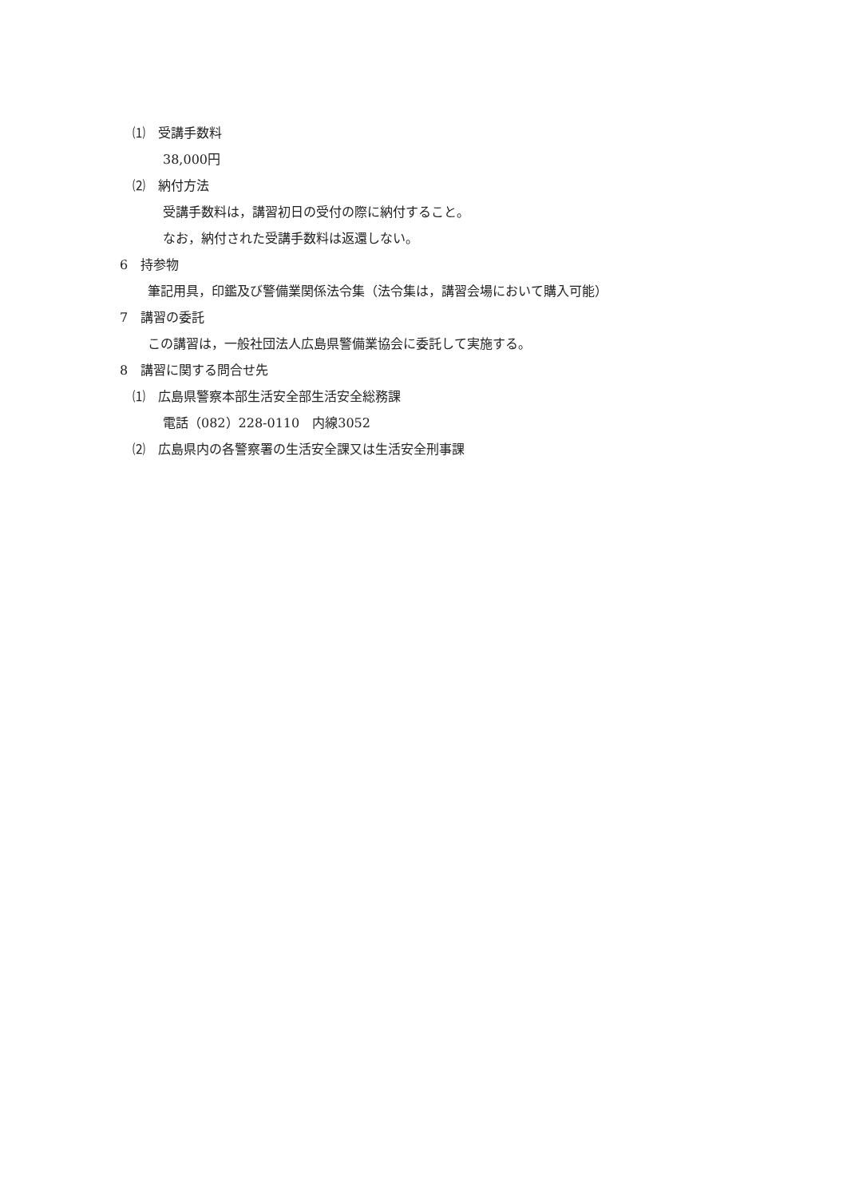⑴　受講手数料
38,000円
⑵　納付方法
受講手数料は，講習初日の受付の際に納付すること。
なお，納付された受講手数料は返還しない。
6　持参物
筆記用具，印鑑及び警備業関係法令集（法令集は，講習会場において購入可能）
7　講習の委託
この講習は，一般社団法人広島県警備業協会に委託して実施する。
8　講習に関する問合せ先
⑴　広島県警察本部生活安全部生活安全総務課
電話（082）228-0110　内線3052
⑵　広島県内の各警察署の生活安全課又は生活安全刑事課